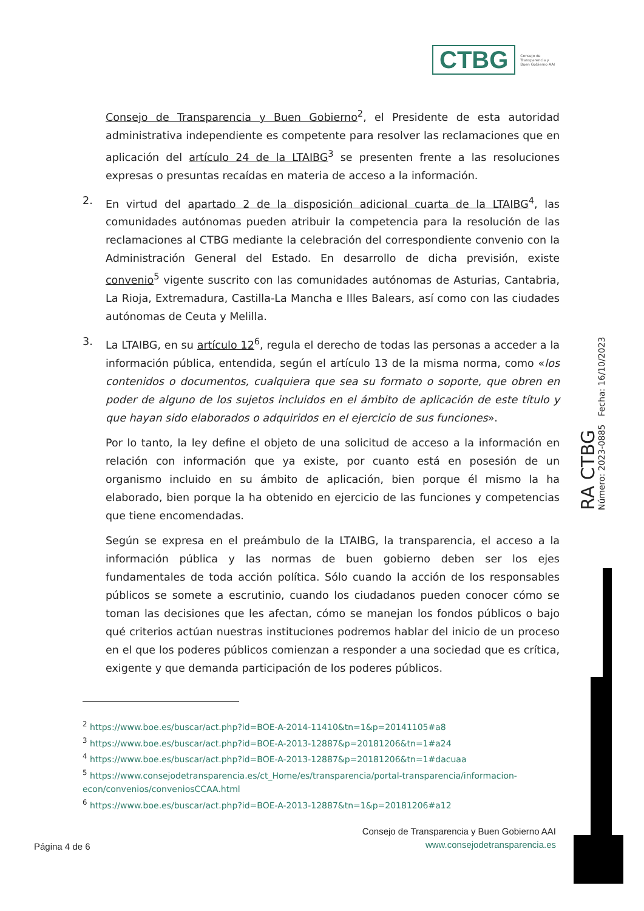CTBG
Consejo de
Transparencia y
Buen Gobierno AAI
Consejo de Transparencia y Buen Gobierno<sup>2</sup>, el Presidente de esta autoridad administrativa independiente es competente para resolver las reclamaciones que en aplicación del artículo 24 de la LTAIBG<sup>3</sup> se presenten frente a las resoluciones expresas o presuntas recaídas en materia de acceso a la información.
2. En virtud del apartado 2 de la disposición adicional cuarta de la LTAIBG<sup>4</sup>, las comunidades autónomas pueden atribuir la competencia para la resolución de las reclamaciones al CTBG mediante la celebración del correspondiente convenio con la Administración General del Estado. En desarrollo de dicha previsión, existe convenio<sup>5</sup> vigente suscrito con las comunidades autónomas de Asturias, Cantabria, La Rioja, Extremadura, Castilla-La Mancha e Illes Balears, así como con las ciudades autónomas de Ceuta y Melilla.
3. La LTAIBG, en su artículo 12<sup>6</sup>, regula el derecho de todas las personas a acceder a la información pública, entendida, según el artículo 13 de la misma norma, como «los contenidos o documentos, cualquiera que sea su formato o soporte, que obren en poder de alguno de los sujetos incluidos en el ámbito de aplicación de este título y que hayan sido elaborados o adquiridos en el ejercicio de sus funciones».
Por lo tanto, la ley define el objeto de una solicitud de acceso a la información en relación con información que ya existe, por cuanto está en posesión de un organismo incluido en su ámbito de aplicación, bien porque él mismo la ha elaborado, bien porque la ha obtenido en ejercicio de las funciones y competencias que tiene encomendadas.
Según se expresa en el preámbulo de la LTAIBG, la transparencia, el acceso a la información pública y las normas de buen gobierno deben ser los ejes fundamentales de toda acción política. Sólo cuando la acción de los responsables públicos se somete a escrutinio, cuando los ciudadanos pueden conocer cómo se toman las decisiones que les afectan, cómo se manejan los fondos públicos o bajo qué criterios actúan nuestras instituciones podremos hablar del inicio de un proceso en el que los poderes públicos comienzan a responder a una sociedad que es crítica, exigente y que demanda participación de los poderes públicos.
RA CTBG
Número: 2023-0885 Fecha: 16/10/2023
<sup>2</sup> https://www.boe.es/buscar/act.php?id=BOE-A-2014-11410&tn=1&p=20141105#a8
<sup>3</sup> https://www.boe.es/buscar/act.php?id=BOE-A-2013-12887&p=20181206&tn=1#a24
<sup>4</sup> https://www.boe.es/buscar/act.php?id=BOE-A-2013-12887&p=20181206&tn=1#dacuaa
<sup>5</sup> https://www.consejodetransparencia.es/ct_Home/es/transparencia/portal-transparencia/informacion-econ/convenios/conveniosCCAA.html
<sup>6</sup> https://www.boe.es/buscar/act.php?id=BOE-A-2013-12887&tn=1&p=20181206#a12
Página 4 de 6 Consejo de Transparencia y Buen Gobierno AAI
www.consejodetransparencia.es